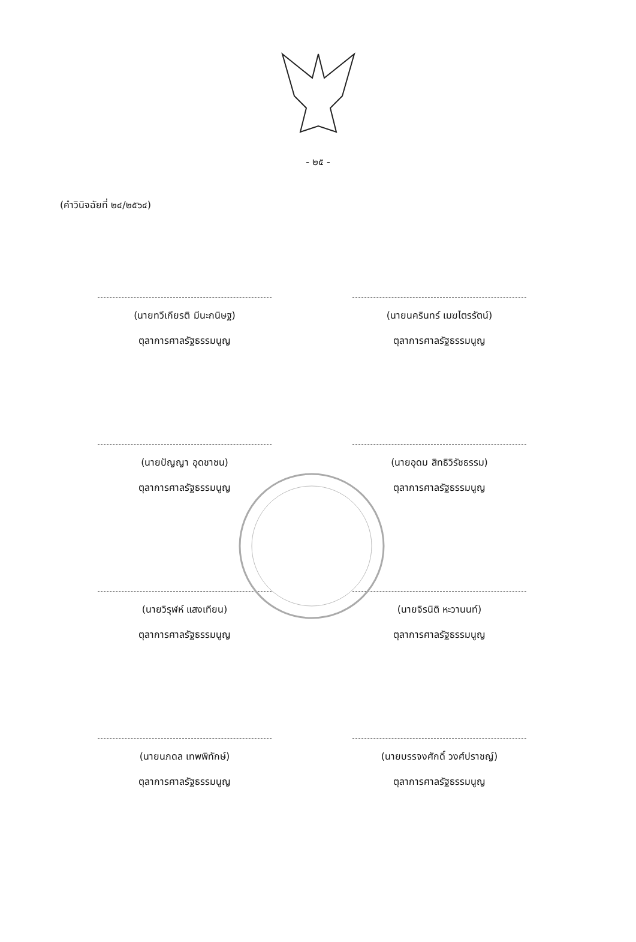- ๒๕ -
(คำวินิจฉัยที่ ๒๔/๒๕๖๔)
(นายทวีเกียรติ มีนะกนิษฐ)
ตุลาการศาลรัฐธรรมนูญ
(นายนครินทร์ เมฆไตรรัตน์)
ตุลาการศาลรัฐธรรมนูญ
(นายปัญญา อุดชาชน)
ตุลาการศาลรัฐธรรมนูญ
(นายอุดม สิทธิวิรัชธรรม)
ตุลาการศาลรัฐธรรมนูญ
(นายวิรุฬห์ แสงเทียน)
ตุลาการศาลรัฐธรรมนูญ
(นายจิรนิติ หะวานนท์)
ตุลาการศาลรัฐธรรมนูญ
(นายนภดล เทพพิทักษ์)
ตุลาการศาลรัฐธรรมนูญ
(นายบรรจงศักดิ์ วงศ์ปราชญ์)
ตุลาการศาลรัฐธรรมนูญ